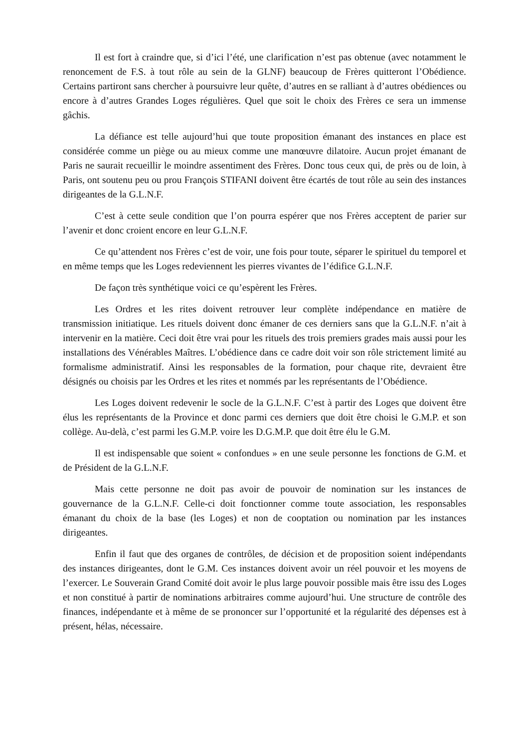Il est fort à craindre que, si d’ici l’été, une clarification n’est pas obtenue (avec notamment le renoncement de F.S. à tout rôle au sein de la GLNF) beaucoup de Frères quitteront l’Obédience. Certains partiront sans chercher à poursuivre leur quête, d’autres en se ralliant à d’autres obédiences ou encore à d’autres Grandes Loges régulières. Quel que soit le choix des Frères ce sera un immense gâchis.
La défiance est telle aujourd’hui que toute proposition émanant des instances en place est considérée comme un piège ou au mieux comme une manœuvre dilatoire. Aucun projet émanant de Paris ne saurait recueillir le moindre assentiment des Frères. Donc tous ceux qui, de près ou de loin, à Paris, ont soutenu peu ou prou François STIFANI doivent être écartés de tout rôle au sein des instances dirigeantes de la G.L.N.F.
C’est à cette seule condition que l’on pourra espérer que nos Frères acceptent de parier sur l’avenir et donc croient encore en leur G.L.N.F.
Ce qu’attendent nos Frères c’est de voir, une fois pour toute, séparer le spirituel du temporel et en même temps que les Loges redeviennent les pierres vivantes de l’édifice G.L.N.F.
De façon très synthétique voici ce qu’espèrent les Frères.
Les Ordres et les rites doivent retrouver leur complète indépendance en matière de transmission initiatique. Les rituels doivent donc émaner de ces derniers sans que la G.L.N.F. n’ait à intervenir en la matière. Ceci doit être vrai pour les rituels des trois premiers grades mais aussi pour les installations des Vénérables Maîtres. L’obédience dans ce cadre doit voir son rôle strictement limité au formalisme administratif. Ainsi les responsables de la formation, pour chaque rite, devraient être désignés ou choisis par les Ordres et les rites et nommés par les représentants de l’Obédience.
Les Loges doivent redevenir le socle de la G.L.N.F. C’est à partir des Loges que doivent être élus les représentants de la Province et donc parmi ces derniers que doit être choisi le G.M.P. et son collège. Au-delà, c’est parmi les G.M.P. voire les D.G.M.P. que doit être élu le G.M.
Il est indispensable que soient « confondues » en une seule personne les fonctions de G.M. et de Président de la G.L.N.F.
Mais cette personne ne doit pas avoir de pouvoir de nomination sur les instances de gouvernance de la G.L.N.F. Celle-ci doit fonctionner comme toute association, les responsables émanant du choix de la base (les Loges) et non de cooptation ou nomination par les instances dirigeantes.
Enfin il faut que des organes de contrôles, de décision et de proposition soient indépendants des instances dirigeantes, dont le G.M. Ces instances doivent avoir un réel pouvoir et les moyens de l’exercer. Le Souverain Grand Comité doit avoir le plus large pouvoir possible mais être issu des Loges et non constitué à partir de nominations arbitraires comme aujourd’hui. Une structure de contrôle des finances, indépendante et à même de se prononcer sur l’opportunité et la régularité des dépenses est à présent, hélas, nécessaire.